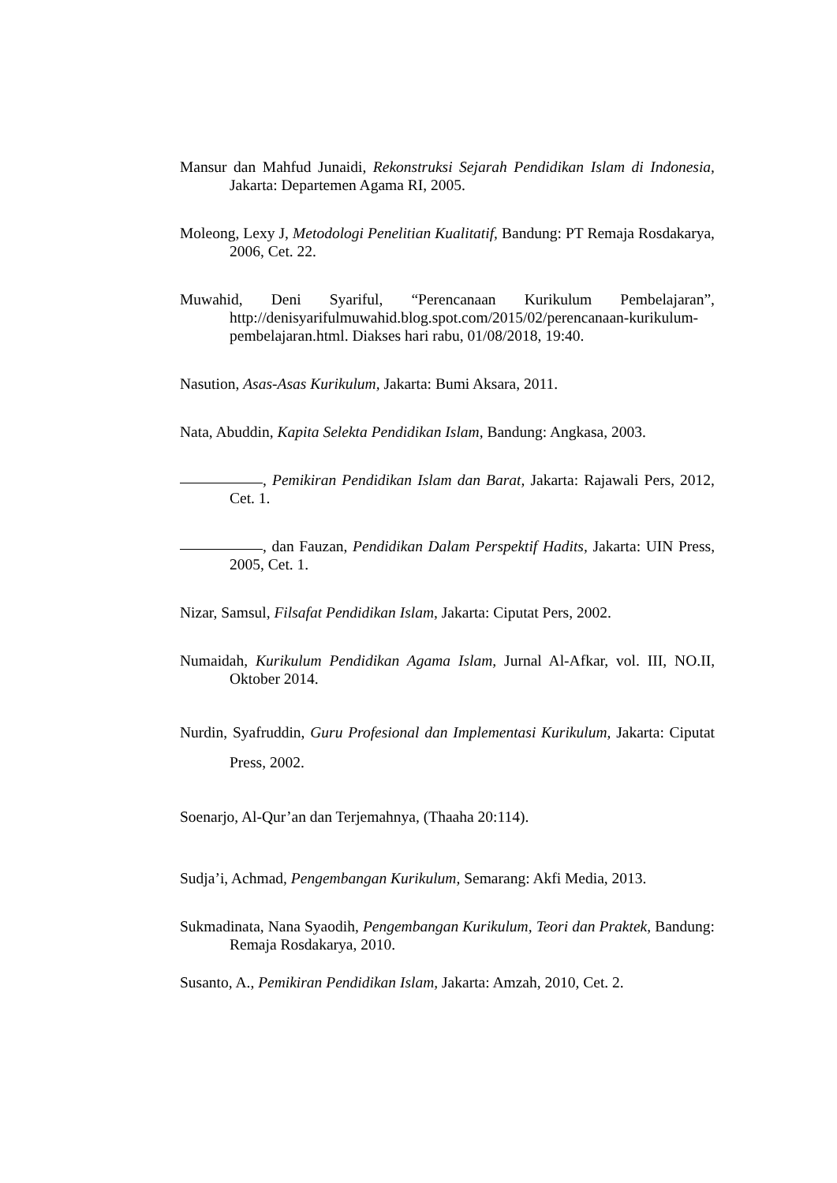Mansur dan Mahfud Junaidi, Rekonstruksi Sejarah Pendidikan Islam di Indonesia, Jakarta: Departemen Agama RI, 2005.
Moleong, Lexy J, Metodologi Penelitian Kualitatif, Bandung: PT Remaja Rosdakarya, 2006, Cet. 22.
Muwahid, Deni Syariful, “Perencanaan Kurikulum Pembelajaran”, http://denisyarifulmuwahid.blog.spot.com/2015/02/perencanaan-kurikulum-pembelajaran.html. Diakses hari rabu, 01/08/2018, 19:40.
Nasution, Asas-Asas Kurikulum, Jakarta: Bumi Aksara, 2011.
Nata, Abuddin, Kapita Selekta Pendidikan Islam, Bandung: Angkasa, 2003.
, Pemikiran Pendidikan Islam dan Barat, Jakarta: Rajawali Pers, 2012, Cet. 1.
, dan Fauzan, Pendidikan Dalam Perspektif Hadits, Jakarta: UIN Press, 2005, Cet. 1.
Nizar, Samsul, Filsafat Pendidikan Islam, Jakarta: Ciputat Pers, 2002.
Numaidah, Kurikulum Pendidikan Agama Islam, Jurnal Al-Afkar, vol. III, NO.II, Oktober 2014.
Nurdin, Syafruddin, Guru Profesional dan Implementasi Kurikulum, Jakarta: Ciputat Press, 2002.
Soenarjo, Al-Qur’an dan Terjemahnya, (Thaaha 20:114).
Sudja’i, Achmad, Pengembangan Kurikulum, Semarang: Akfi Media, 2013.
Sukmadinata, Nana Syaodih, Pengembangan Kurikulum, Teori dan Praktek, Bandung: Remaja Rosdakarya, 2010.
Susanto, A., Pemikiran Pendidikan Islam, Jakarta: Amzah, 2010, Cet. 2.